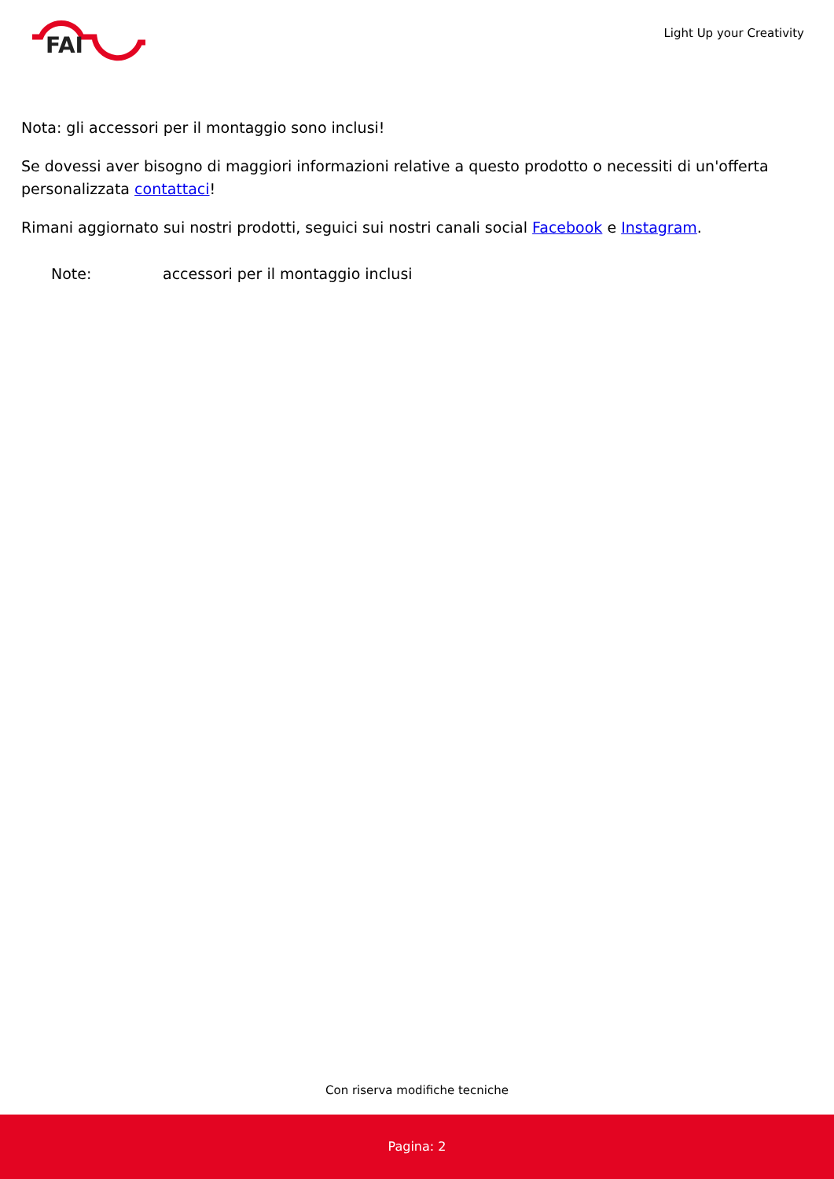FAI
Light Up your Creativity
Nota: gli accessori per il montaggio sono inclusi!
Se dovessi aver bisogno di maggiori informazioni relative a questo prodotto o necessiti di un'offerta personalizzata contattaci!
Rimani aggiornato sui nostri prodotti, seguici sui nostri canali social Facebook e Instagram.
Note: accessori per il montaggio inclusi
Con riserva modifiche tecniche
Pagina: 2